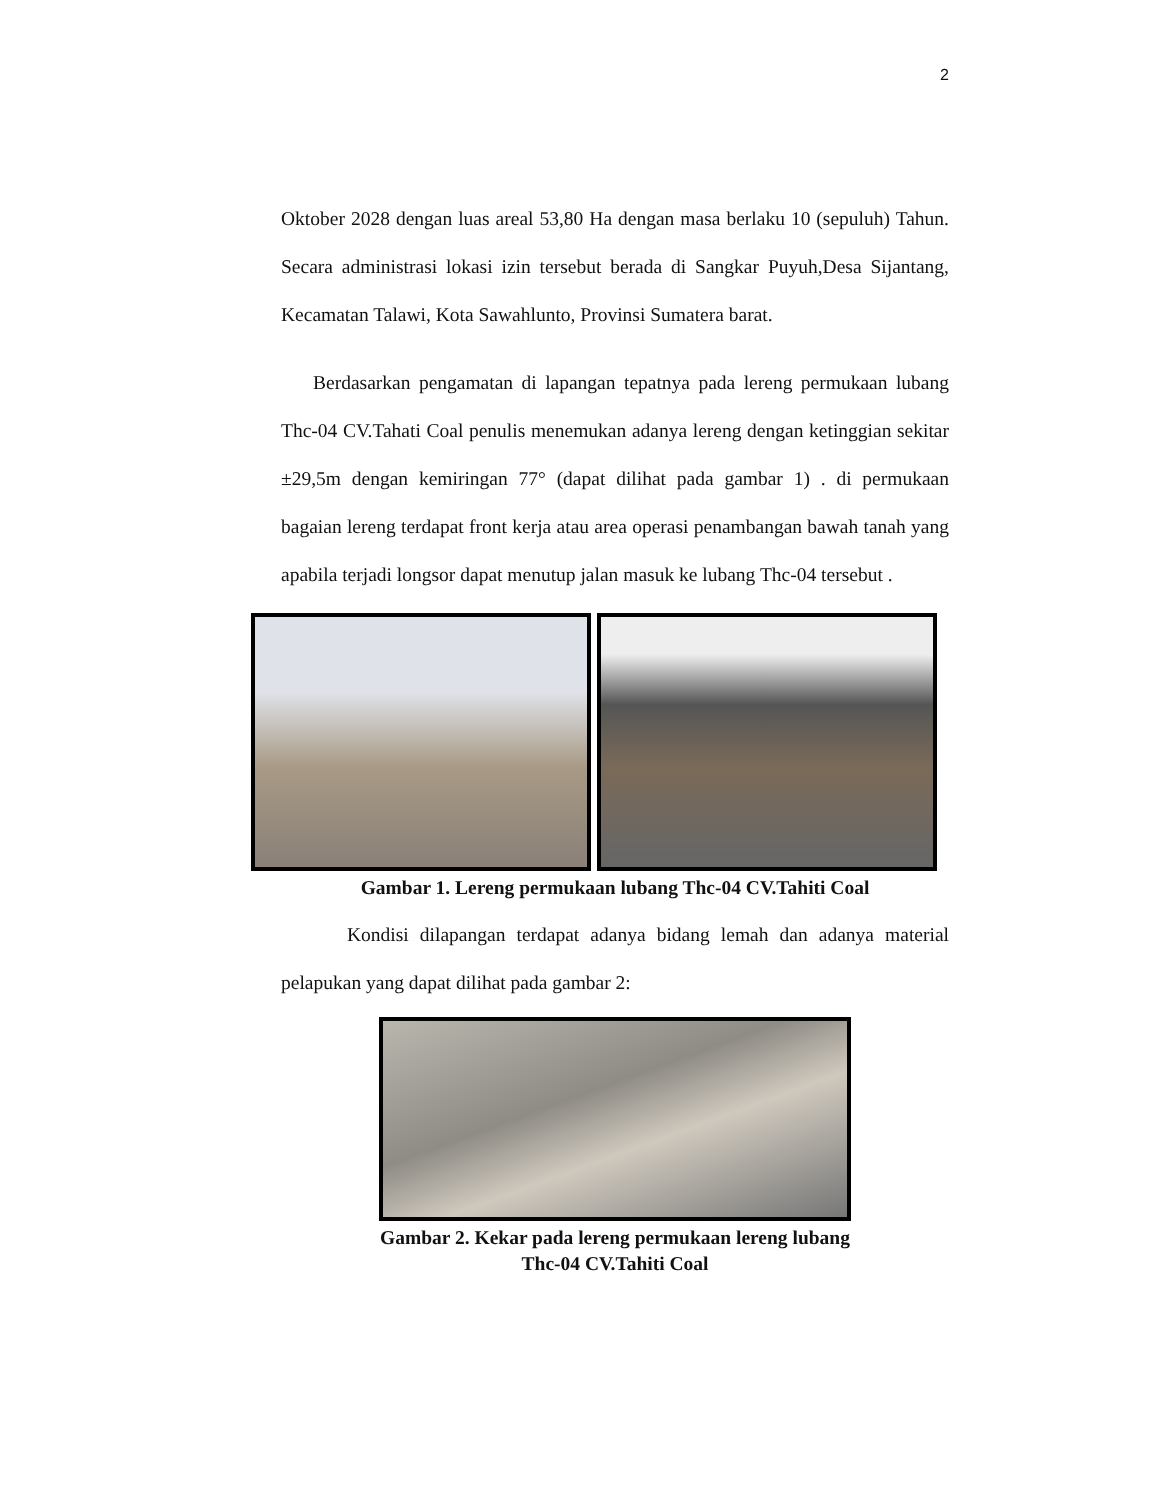2
Oktober 2028 dengan luas areal 53,80 Ha dengan masa berlaku 10 (sepuluh) Tahun. Secara administrasi lokasi izin tersebut berada di Sangkar Puyuh,Desa Sijantang, Kecamatan Talawi, Kota Sawahlunto, Provinsi Sumatera barat.
Berdasarkan pengamatan di lapangan tepatnya pada lereng permukaan lubang Thc-04 CV.Tahati Coal penulis menemukan adanya lereng dengan ketinggian sekitar ±29,5m dengan kemiringan 77° (dapat dilihat pada gambar 1) . di permukaan bagaian lereng terdapat front kerja atau area operasi penambangan bawah tanah yang apabila terjadi longsor dapat menutup jalan masuk ke lubang Thc-04 tersebut .
Gambar 1. Lereng permukaan lubang Thc-04 CV.Tahiti Coal
Kondisi dilapangan terdapat adanya bidang lemah dan adanya material pelapukan yang dapat dilihat pada gambar 2:
Gambar 2. Kekar pada lereng permukaan lereng lubang Thc-04 CV.Tahiti Coal